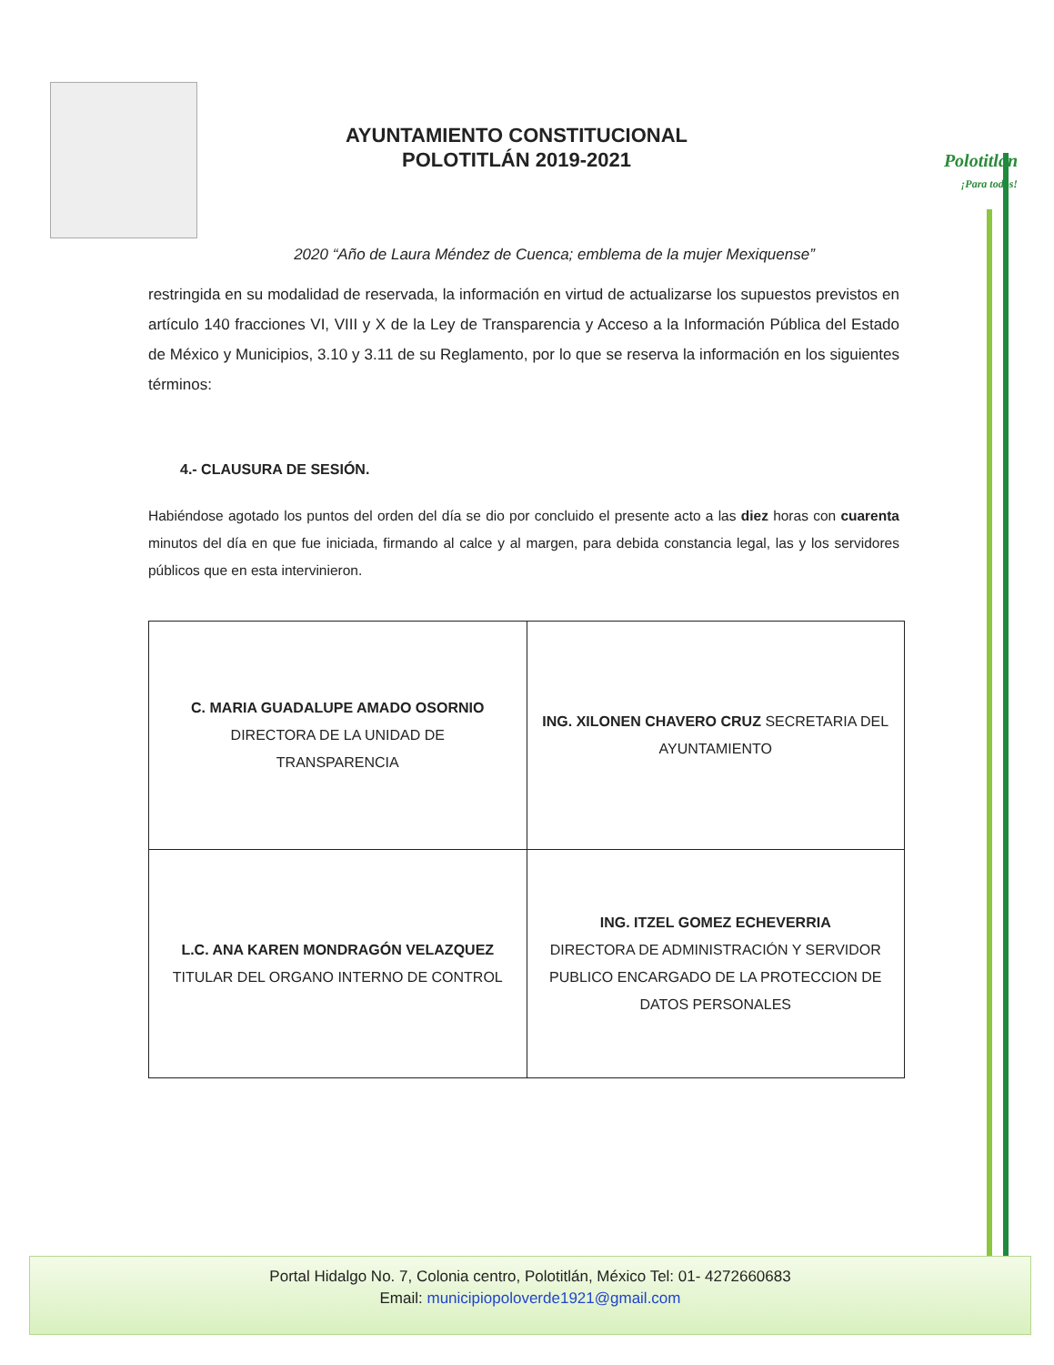AYUNTAMIENTO CONSTITUCIONAL
POLOTITLÁN 2019-2021
Polotitlán
¡Para todos!
2020 “Año de Laura Méndez de Cuenca; emblema de la mujer Mexiquense”
restringida en su modalidad de reservada, la información en virtud de actualizarse los supuestos previstos en artículo 140 fracciones VI, VIII y X de la Ley de Transparencia y Acceso a la Información Pública del Estado de México y Municipios, 3.10 y 3.11 de su Reglamento, por lo que se reserva la información en los siguientes términos:
4.- CLAUSURA DE SESIÓN.
Habiéndose agotado los puntos del orden del día se dio por concluido el presente acto a las diez horas con cuarenta minutos del día en que fue iniciada, firmando al calce y al margen, para debida constancia legal, las y los servidores públicos que en esta intervinieron.
| C. MARIA GUADALUPE AMADO OSORNIO DIRECTORA DE LA UNIDAD DE TRANSPARENCIA | ING. XILONEN CHAVERO CRUZ SECRETARIA DEL AYUNTAMIENTO |
| L.C. ANA KAREN MONDRAGÓN VELAZQUEZ TITULAR DEL ORGANO INTERNO DE CONTROL | ING. ITZEL GOMEZ ECHEVERRIA DIRECTORA DE ADMINISTRACIÓN Y SERVIDOR PUBLICO ENCARGADO DE LA PROTECCION DE DATOS PERSONALES |
Portal Hidalgo No. 7, Colonia centro, Polotitlán, México Tel: 01- 4272660683
Email: municipiopoloverde1921@gmail.com